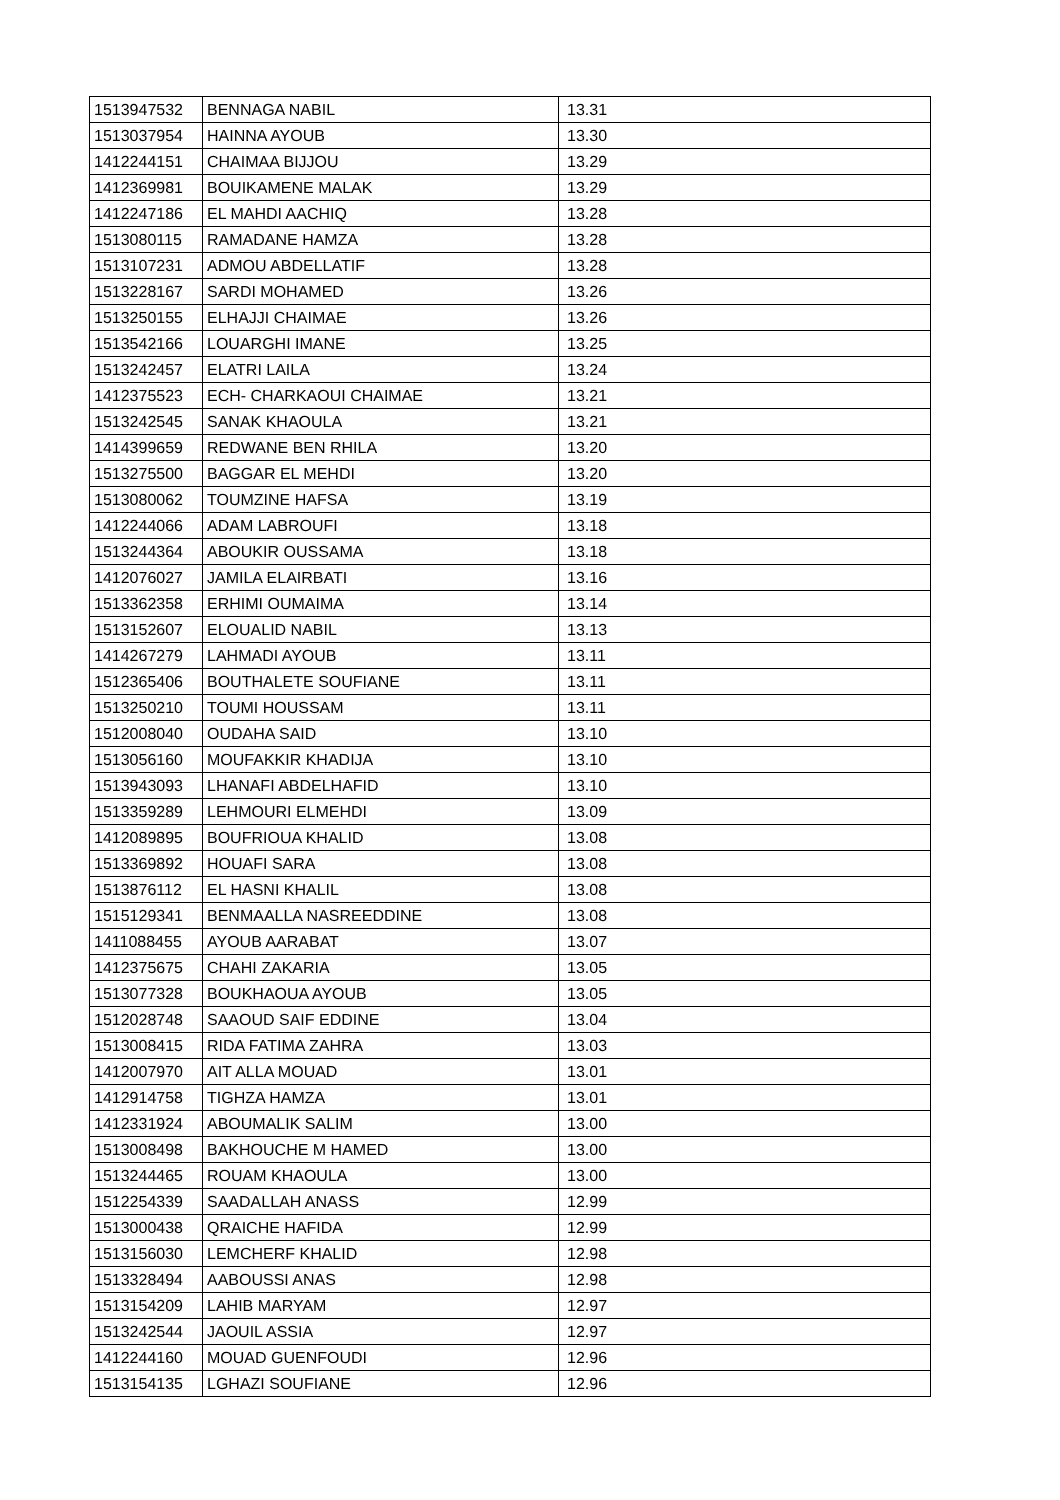| 1513947532 | BENNAGA NABIL | 13.31 |
| 1513037954 | HAINNA AYOUB | 13.30 |
| 1412244151 | CHAIMAA BIJJOU | 13.29 |
| 1412369981 | BOUIKAMENE MALAK | 13.29 |
| 1412247186 | EL MAHDI AACHIQ | 13.28 |
| 1513080115 | RAMADANE HAMZA | 13.28 |
| 1513107231 | ADMOU ABDELLATIF | 13.28 |
| 1513228167 | SARDI MOHAMED | 13.26 |
| 1513250155 | ELHAJJI CHAIMAE | 13.26 |
| 1513542166 | LOUARGHI IMANE | 13.25 |
| 1513242457 | ELATRI LAILA | 13.24 |
| 1412375523 | ECH- CHARKAOUI CHAIMAE | 13.21 |
| 1513242545 | SANAK KHAOULA | 13.21 |
| 1414399659 | REDWANE BEN RHILA | 13.20 |
| 1513275500 | BAGGAR EL MEHDI | 13.20 |
| 1513080062 | TOUMZINE HAFSA | 13.19 |
| 1412244066 | ADAM LABROUFI | 13.18 |
| 1513244364 | ABOUKIR OUSSAMA | 13.18 |
| 1412076027 | JAMILA ELAIRBATI | 13.16 |
| 1513362358 | ERHIMI OUMAIMA | 13.14 |
| 1513152607 | ELOUALID NABIL | 13.13 |
| 1414267279 | LAHMADI AYOUB | 13.11 |
| 1512365406 | BOUTHALETE SOUFIANE | 13.11 |
| 1513250210 | TOUMI HOUSSAM | 13.11 |
| 1512008040 | OUDAHA SAID | 13.10 |
| 1513056160 | MOUFAKKIR KHADIJA | 13.10 |
| 1513943093 | LHANAFI ABDELHAFID | 13.10 |
| 1513359289 | LEHMOURI ELMEHDI | 13.09 |
| 1412089895 | BOUFRIOUA KHALID | 13.08 |
| 1513369892 | HOUAFI SARA | 13.08 |
| 1513876112 | EL HASNI KHALIL | 13.08 |
| 1515129341 | BENMAALLA NASREEDDINE | 13.08 |
| 1411088455 | AYOUB AARABAT | 13.07 |
| 1412375675 | CHAHI ZAKARIA | 13.05 |
| 1513077328 | BOUKHAOUA AYOUB | 13.05 |
| 1512028748 | SAAOUD SAIF EDDINE | 13.04 |
| 1513008415 | RIDA FATIMA ZAHRA | 13.03 |
| 1412007970 | AIT ALLA MOUAD | 13.01 |
| 1412914758 | TIGHZA HAMZA | 13.01 |
| 1412331924 | ABOUMALIK SALIM | 13.00 |
| 1513008498 | BAKHOUCHE M HAMED | 13.00 |
| 1513244465 | ROUAM KHAOULA | 13.00 |
| 1512254339 | SAADALLAH ANASS | 12.99 |
| 1513000438 | QRAICHE HAFIDA | 12.99 |
| 1513156030 | LEMCHERF KHALID | 12.98 |
| 1513328494 | AABOUSSI ANAS | 12.98 |
| 1513154209 | LAHIB MARYAM | 12.97 |
| 1513242544 | JAOUIL ASSIA | 12.97 |
| 1412244160 | MOUAD GUENFOUDI | 12.96 |
| 1513154135 | LGHAZI SOUFIANE | 12.96 |